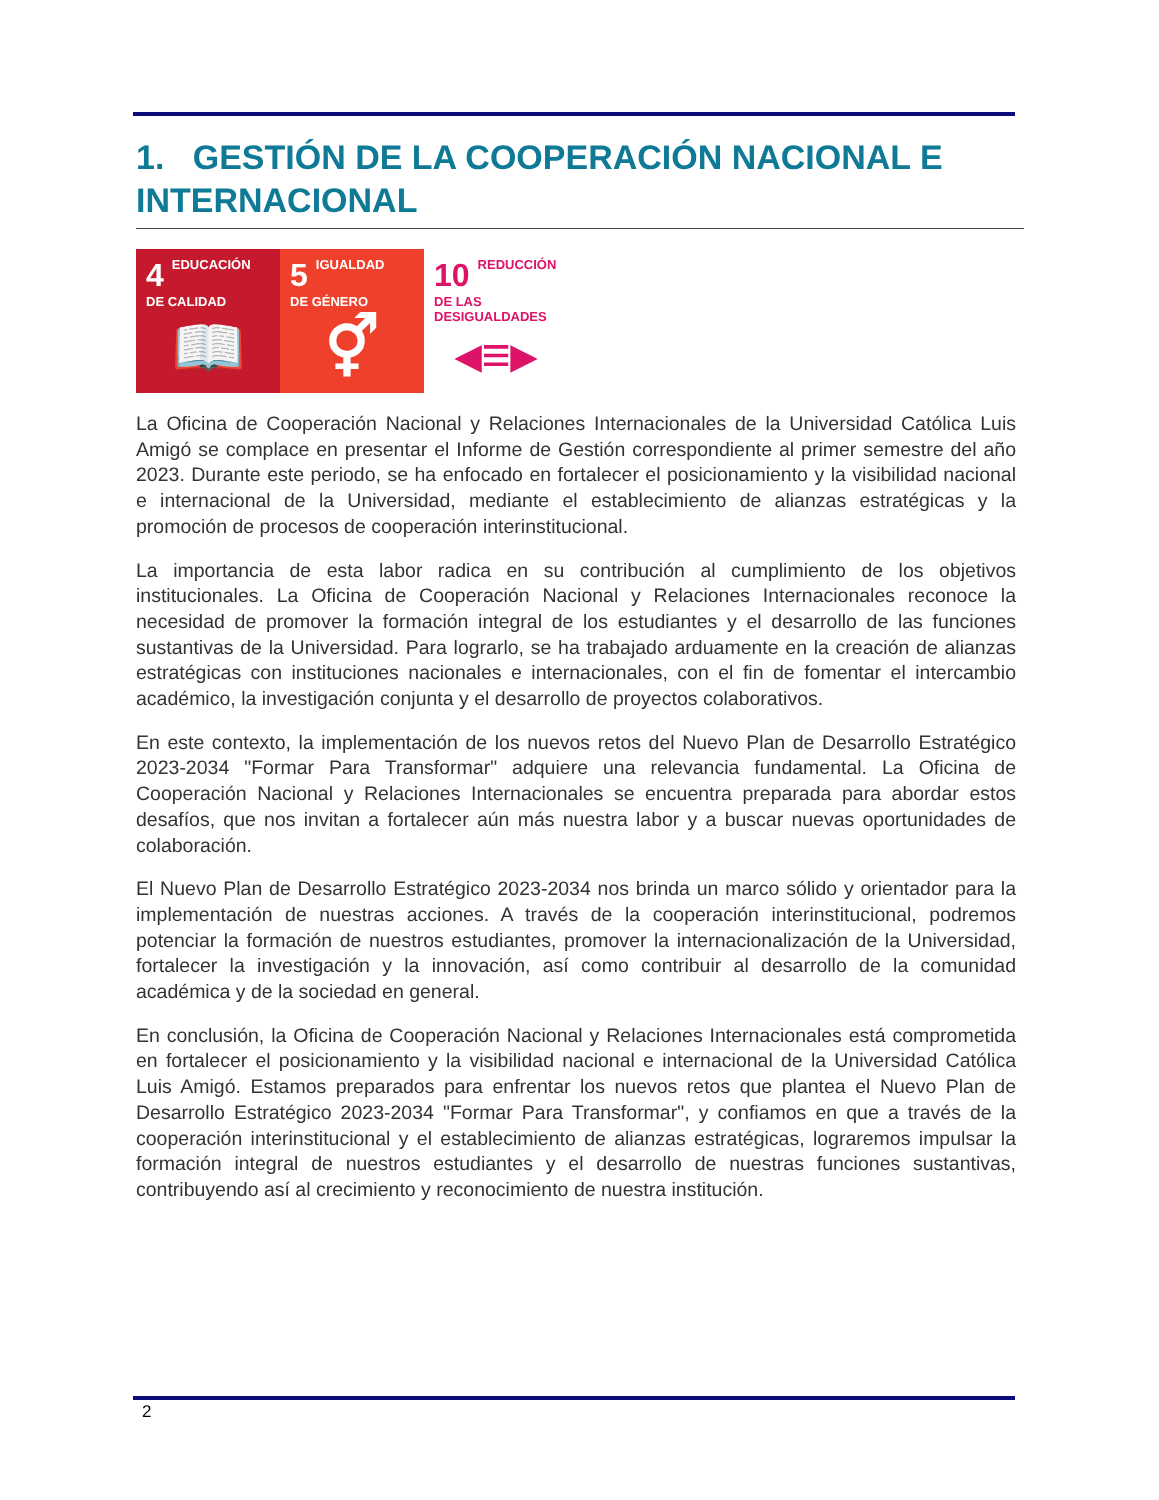1. GESTIÓN DE LA COOPERACIÓN NACIONAL E INTERNACIONAL
4 EDUCACIÓN
DE CALIDAD
📖
5 IGUALDAD
DE GÉNERO
⚥
10 REDUCCIÓN DE LAS
DESIGUALDADES
◂≡▸
La Oficina de Cooperación Nacional y Relaciones Internacionales de la Universidad Católica Luis Amigó se complace en presentar el Informe de Gestión correspondiente al primer semestre del año 2023. Durante este periodo, se ha enfocado en fortalecer el posicionamiento y la visibilidad nacional e internacional de la Universidad, mediante el establecimiento de alianzas estratégicas y la promoción de procesos de cooperación interinstitucional.
La importancia de esta labor radica en su contribución al cumplimiento de los objetivos institucionales. La Oficina de Cooperación Nacional y Relaciones Internacionales reconoce la necesidad de promover la formación integral de los estudiantes y el desarrollo de las funciones sustantivas de la Universidad. Para lograrlo, se ha trabajado arduamente en la creación de alianzas estratégicas con instituciones nacionales e internacionales, con el fin de fomentar el intercambio académico, la investigación conjunta y el desarrollo de proyectos colaborativos.
En este contexto, la implementación de los nuevos retos del Nuevo Plan de Desarrollo Estratégico 2023-2034 "Formar Para Transformar" adquiere una relevancia fundamental. La Oficina de Cooperación Nacional y Relaciones Internacionales se encuentra preparada para abordar estos desafíos, que nos invitan a fortalecer aún más nuestra labor y a buscar nuevas oportunidades de colaboración.
El Nuevo Plan de Desarrollo Estratégico 2023-2034 nos brinda un marco sólido y orientador para la implementación de nuestras acciones. A través de la cooperación interinstitucional, podremos potenciar la formación de nuestros estudiantes, promover la internacionalización de la Universidad, fortalecer la investigación y la innovación, así como contribuir al desarrollo de la comunidad académica y de la sociedad en general.
En conclusión, la Oficina de Cooperación Nacional y Relaciones Internacionales está comprometida en fortalecer el posicionamiento y la visibilidad nacional e internacional de la Universidad Católica Luis Amigó. Estamos preparados para enfrentar los nuevos retos que plantea el Nuevo Plan de Desarrollo Estratégico 2023-2034 "Formar Para Transformar", y confiamos en que a través de la cooperación interinstitucional y el establecimiento de alianzas estratégicas, lograremos impulsar la formación integral de nuestros estudiantes y el desarrollo de nuestras funciones sustantivas, contribuyendo así al crecimiento y reconocimiento de nuestra institución.
2